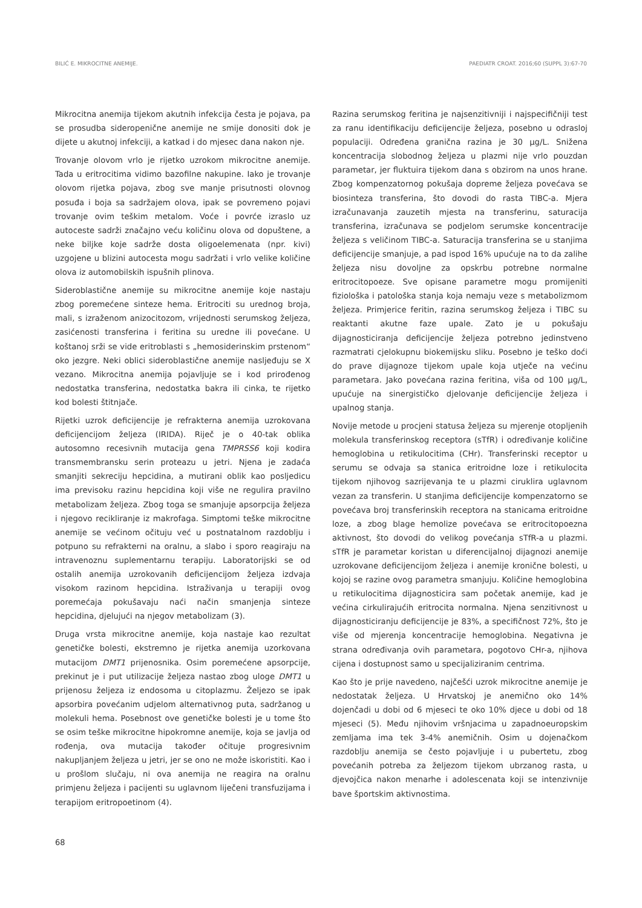BILIĆ E. MIKROCITNE ANEMIJE. PAEDIATR CROAT. 2016;60 (SUPPL 3):67-70
Mikrocitna anemija tijekom akutnih infekcija česta je pojava, pa se prosudba sideropenične anemije ne smije donositi dok je dijete u akutnoj infekciji, a katkad i do mjesec dana nakon nje.
Trovanje olovom vrlo je rijetko uzrokom mikrocitne anemije. Tada u eritrocitima vidimo bazofilne nakupine. Iako je trovanje olovom rijetka pojava, zbog sve manje prisutnosti olovnog posuđa i boja sa sadržajem olova, ipak se povremeno pojavi trovanje ovim teškim metalom. Voće i povrće izraslo uz autoceste sadrži značajno veću količinu olova od dopuštene, a neke biljke koje sadrže dosta oligoelemenata (npr. kivi) uzgojene u blizini autocesta mogu sadržati i vrlo velike količine olova iz automobilskih ispušnih plinova.
Sideroblastične anemije su mikrocitne anemije koje nastaju zbog poremećene sinteze hema. Eritrociti su urednog broja, mali, s izraženom anizocitozom, vrijednosti serumskog željeza, zasićenosti transferina i feritina su uredne ili povećane. U koštanoj srži se vide eritroblasti s „hemosiderinskim prstenom“ oko jezgre. Neki oblici sideroblastične anemije nasljeđuju se X vezano. Mikrocitna anemija pojavljuje se i kod prirođenog nedostatka transferina, nedostatka bakra ili cinka, te rijetko kod bolesti štitnjače.
Rijetki uzrok deficijencije je refrakterna anemija uzrokovana deficijencijom željeza (IRIDA). Riječ je o 40-tak oblika autosomno recesivnih mutacija gena TMPRSS6 koji kodira transmembransku serin proteazu u jetri. Njena je zadaća smanjiti sekreciju hepcidina, a mutirani oblik kao posljedicu ima previsoku razinu hepcidina koji više ne regulira pravilno metabolizam željeza. Zbog toga se smanjuje apsorpcija željeza i njegovo recikliranje iz makrofaga. Simptomi teške mikrocitne anemije se većinom očituju već u postnatalnom razdoblju i potpuno su refrakterni na oralnu, a slabo i sporo reagiraju na intravenoznu suplementarnu terapiju. Laboratorijski se od ostalih anemija uzrokovanih deficijencijom željeza izdvaja visokom razinom hepcidina. Istraživanja u terapiji ovog poremećaja pokušavaju naći način smanjenja sinteze hepcidina, djelujući na njegov metabolizam (3).
Druga vrsta mikrocitne anemije, koja nastaje kao rezultat genetičke bolesti, ekstremno je rijetka anemija uzorkovana mutacijom DMT1 prijenosnika. Osim poremećene apsorpcije, prekinut je i put utilizacije željeza nastao zbog uloge DMT1 u prijenosu željeza iz endosoma u citoplazmu. Željezo se ipak apsorbira povećanim udjelom alternativnog puta, sadržanog u molekuli hema. Posebnost ove genetičke bolesti je u tome što se osim teške mikrocitne hipokromne anemije, koja se javlja od rođenja, ova mutacija također očituje progresivnim nakupljanjem željeza u jetri, jer se ono ne može iskoristiti. Kao i u prošlom slučaju, ni ova anemija ne reagira na oralnu primjenu željeza i pacijenti su uglavnom liječeni transfuzijama i terapijom eritropoetinom (4).
Razina serumskog feritina je najsenzitivniji i najspecifičniji test za ranu identifikaciju deficijencije željeza, posebno u odrasloj populaciji. Određena granična razina je 30 µg/L. Snižena koncentracija slobodnog željeza u plazmi nije vrlo pouzdan parametar, jer fluktuira tijekom dana s obzirom na unos hrane. Zbog kompenzatornog pokušaja dopreme željeza povećava se biosinteza transferina, što dovodi do rasta TIBC-a. Mjera izračunavanja zauzetih mjesta na transferinu, saturacija transferina, izračunava se podjelom serumske koncentracije željeza s veličinom TIBC-a. Saturacija transferina se u stanjima deficijencije smanjuje, a pad ispod 16% upućuje na to da zalihe željeza nisu dovoljne za opskrbu potrebne normalne eritrocitopoeze. Sve opisane parametre mogu promijeniti fiziološka i patološka stanja koja nemaju veze s metabolizmom željeza. Primjerice feritin, razina serumskog željeza i TIBC su reaktanti akutne faze upale. Zato je u pokušaju dijagnosticiranja deficijencije željeza potrebno jedinstveno razmatrati cjelokupnu biokemijsku sliku. Posebno je teško doći do prave dijagnoze tijekom upale koja utječe na većinu parametara. Jako povećana razina feritina, viša od 100 µg/L, upućuje na sinergističko djelovanje deficijencije željeza i upalnog stanja.
Novije metode u procjeni statusa željeza su mjerenje otopljenih molekula transferinskog receptora (sTfR) i određivanje količine hemoglobina u retikulocitima (CHr). Transferinski receptor u serumu se odvaja sa stanica eritroidne loze i retikulocita tijekom njihovog sazrijevanja te u plazmi ciruklira uglavnom vezan za transferin. U stanjima deficijencije kompenzatorno se povećava broj transferinskih receptora na stanicama eritroidne loze, a zbog blage hemolize povećava se eritrocitopoezna aktivnost, što dovodi do velikog povećanja sTfR-a u plazmi. sTfR je parametar koristan u diferencijalnoj dijagnozi anemije uzrokovane deficijencijom željeza i anemije kronične bolesti, u kojoj se razine ovog parametra smanjuju. Količine hemoglobina u retikulocitima dijagnosticira sam početak anemije, kad je većina cirkulirajućih eritrocita normalna. Njena senzitivnost u dijagnosticiranju deficijencije je 83%, a specifičnost 72%, što je više od mjerenja koncentracije hemoglobina. Negativna je strana određivanja ovih parametara, pogotovo CHr-a, njihova cijena i dostupnost samo u specijaliziranim centrima.
Kao što je prije navedeno, najčešći uzrok mikrocitne anemije je nedostatak željeza. U Hrvatskoj je anemično oko 14% dojenčadi u dobi od 6 mjeseci te oko 10% djece u dobi od 18 mjeseci (5). Među njihovim vršnjacima u zapadnoeuropskim zemljama ima tek 3-4% anemičnih. Osim u dojenačkom razdoblju anemija se često pojavljuje i u pubertetu, zbog povećanih potreba za željezom tijekom ubrzanog rasta, u djevojčica nakon menarhe i adolescenata koji se intenzivnije bave športskim aktivnostima.
68